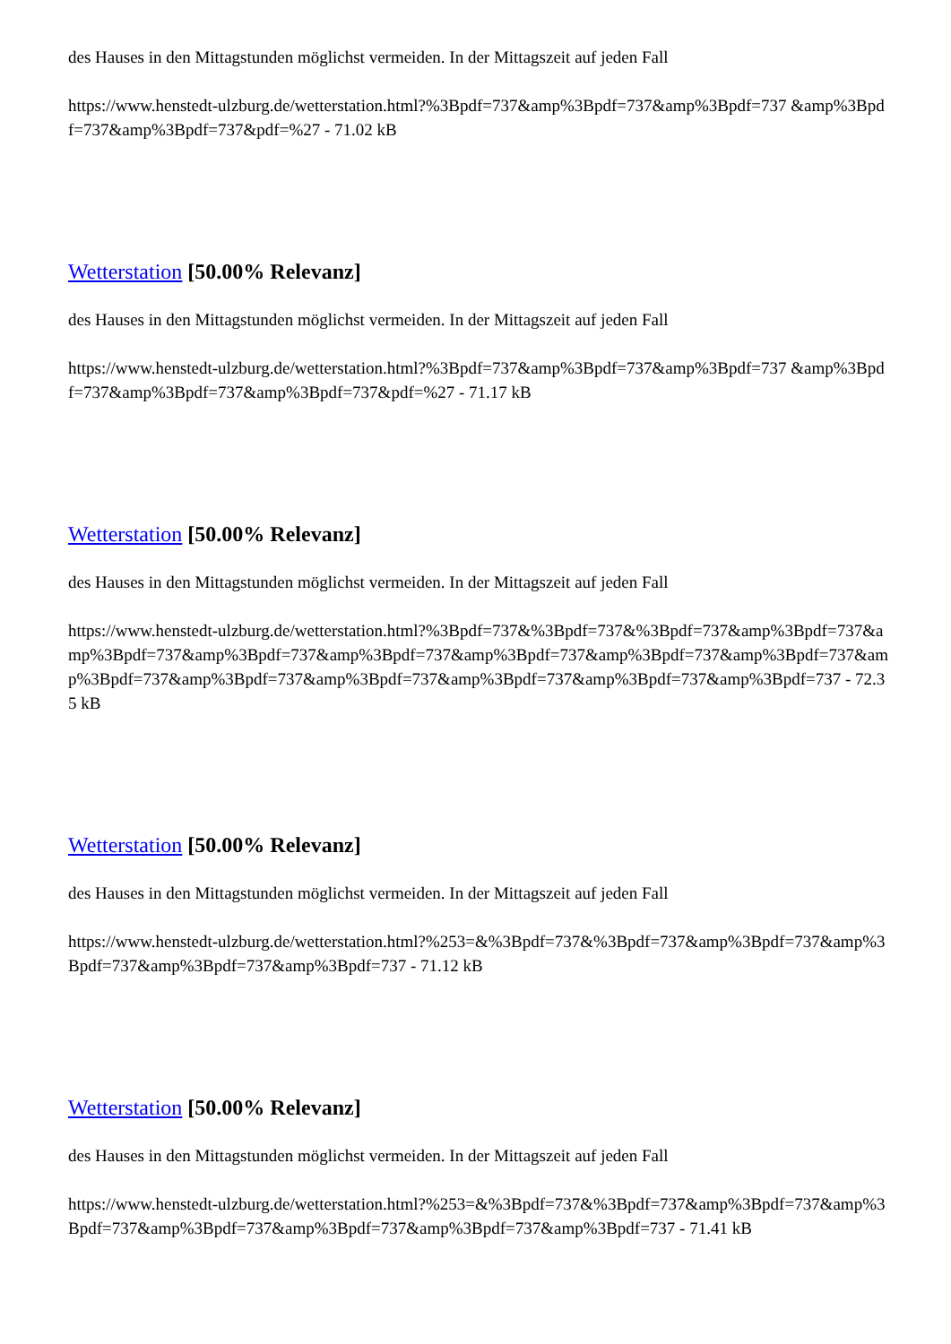des Hauses in den Mittagstunden möglichst vermeiden. In der Mittagszeit auf jeden Fall
https://www.henstedt-ulzburg.de/wetterstation.html?%3Bpdf=737&amp%3Bpdf=737&amp%3Bpdf=737 &amp%3Bpdf=737&amp%3Bpdf=737&pdf=%27 - 71.02 kB
Wetterstation [50.00% Relevanz]
des Hauses in den Mittagstunden möglichst vermeiden. In der Mittagszeit auf jeden Fall
https://www.henstedt-ulzburg.de/wetterstation.html?%3Bpdf=737&amp%3Bpdf=737&amp%3Bpdf=737 &amp%3Bpdf=737&amp%3Bpdf=737&amp%3Bpdf=737&pdf=%27 - 71.17 kB
Wetterstation [50.00% Relevanz]
des Hauses in den Mittagstunden möglichst vermeiden. In der Mittagszeit auf jeden Fall
https://www.henstedt-ulzburg.de/wetterstation.html?%3Bpdf=737&%3Bpdf=737&%3Bpdf=737&amp%3Bpdf=737&amp%3Bpdf=737&amp%3Bpdf=737&amp%3Bpdf=737&amp%3Bpdf=737&amp%3Bpdf=737&amp%3Bpdf=737&amp%3Bpdf=737&amp%3Bpdf=737&amp%3Bpdf=737&amp%3Bpdf=737&amp%3Bpdf=737&amp%3Bpdf=737 - 72.35 kB
Wetterstation [50.00% Relevanz]
des Hauses in den Mittagstunden möglichst vermeiden. In der Mittagszeit auf jeden Fall
https://www.henstedt-ulzburg.de/wetterstation.html?%253=&%3Bpdf=737&%3Bpdf=737&amp%3Bpdf=737&amp%3Bpdf=737&amp%3Bpdf=737&amp%3Bpdf=737 - 71.12 kB
Wetterstation [50.00% Relevanz]
des Hauses in den Mittagstunden möglichst vermeiden. In der Mittagszeit auf jeden Fall
https://www.henstedt-ulzburg.de/wetterstation.html?%253=&%3Bpdf=737&%3Bpdf=737&amp%3Bpdf=737&amp%3Bpdf=737&amp%3Bpdf=737&amp%3Bpdf=737&amp%3Bpdf=737&amp%3Bpdf=737 - 71.41 kB